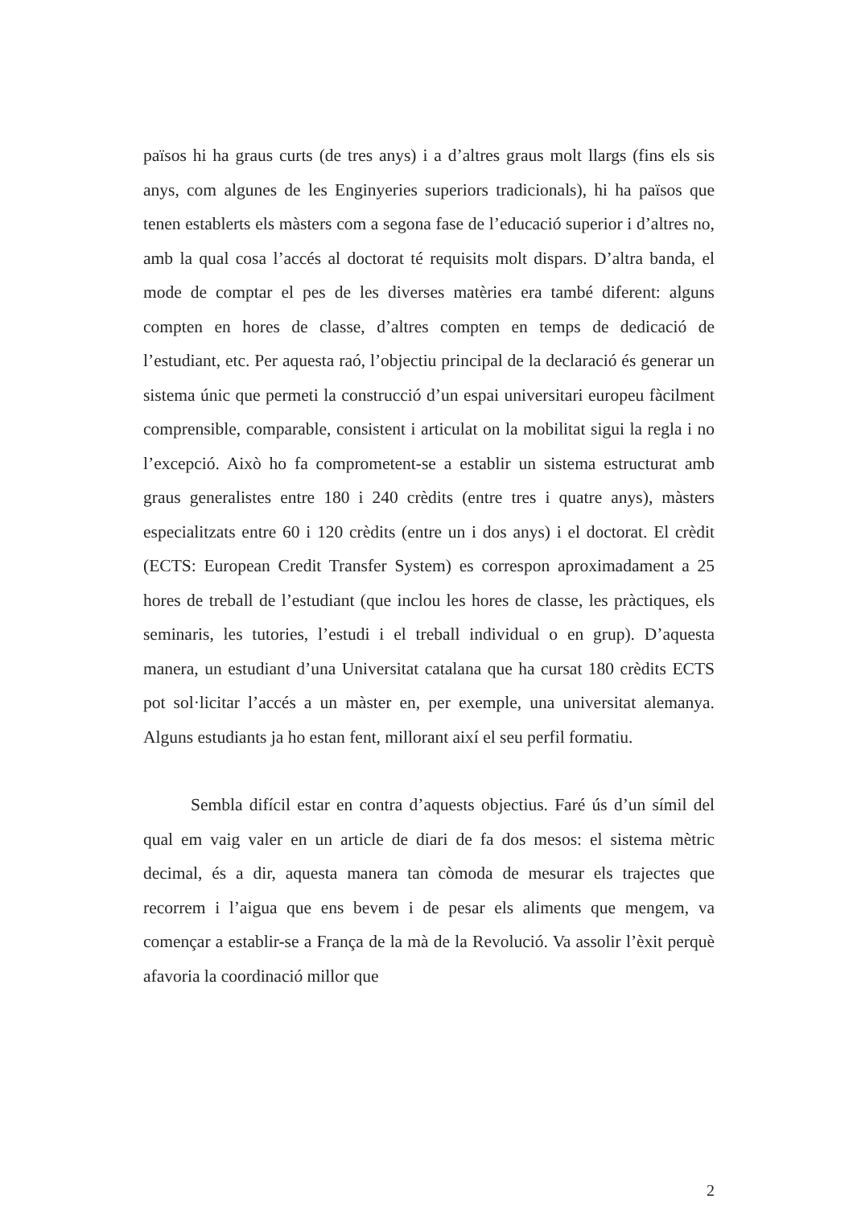països hi ha graus curts (de tres anys) i a d’altres graus molt llargs (fins els sis anys, com algunes de les Enginyeries superiors tradicionals), hi ha països que tenen establerts els màsters com a segona fase de l’educació superior i d’altres no, amb la qual cosa l’accés al doctorat té requisits molt dispars. D’altra banda, el mode de comptar el pes de les diverses matèries era també diferent: alguns compten en hores de classe, d’altres compten en temps de dedicació de l’estudiant, etc. Per aquesta raó, l’objectiu principal de la declaració és generar un sistema únic que permeti la construcció d’un espai universitari europeu fàcilment comprensible, comparable, consistent i articulat on la mobilitat sigui la regla i no l’excepció. Això ho fa comprometent-se a establir un sistema estructurat amb graus generalistes entre 180 i 240 crèdits (entre tres i quatre anys), màsters especialitzats entre 60 i 120 crèdits (entre un i dos anys) i el doctorat. El crèdit (ECTS: European Credit Transfer System) es correspon aproximadament a 25 hores de treball de l’estudiant (que inclou les hores de classe, les pràctiques, els seminaris, les tutories, l’estudi i el treball individual o en grup). D’aquesta manera, un estudiant d’una Universitat catalana que ha cursat 180 crèdits ECTS pot sol·licitar l’accés a un màster en, per exemple, una universitat alemanya. Alguns estudiants ja ho estan fent, millorant així el seu perfil formatiu.
Sembla difícil estar en contra d’aquests objectius. Faré ús d’un símil del qual em vaig valer en un article de diari de fa dos mesos: el sistema mètric decimal, és a dir, aquesta manera tan còmoda de mesurar els trajectes que recorrem i l’aigua que ens bevem i de pesar els aliments que mengem, va començar a establir-se a França de la mà de la Revolució. Va assolir l’èxit perquè afavoria la coordinació millor que
2